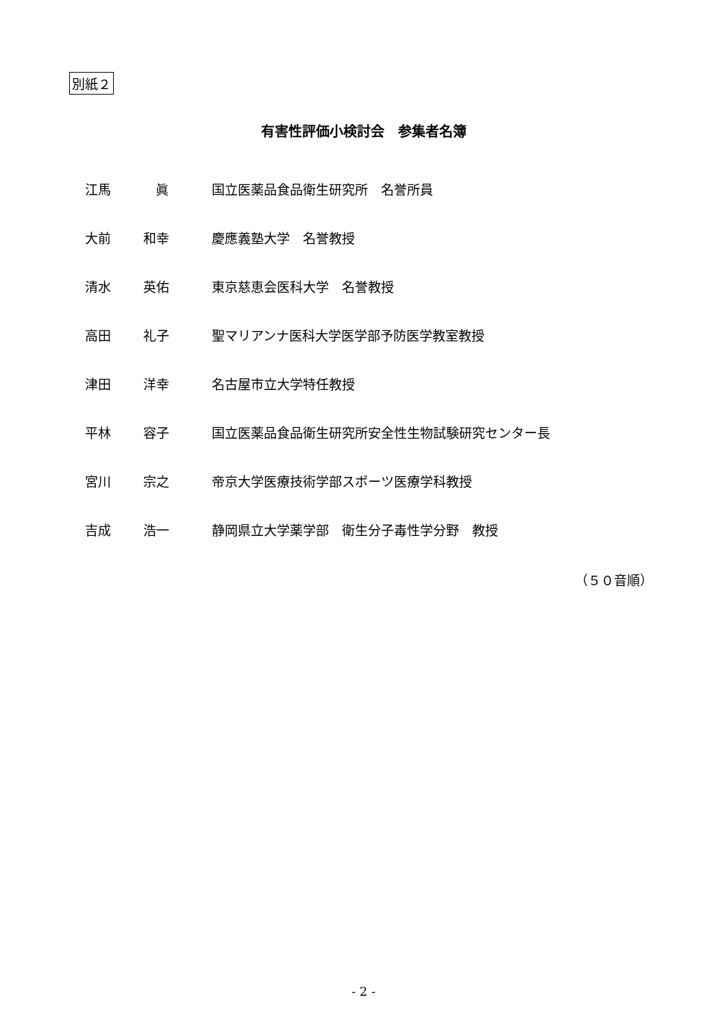別紙２
有害性評価小検討会　参集者名簿
江馬 眞 国立医薬品食品衛生研究所　名誉所員
大前 和幸 慶應義塾大学　名誉教授
清水 英佑 東京慈恵会医科大学　名誉教授
高田 礼子 聖マリアンナ医科大学医学部予防医学教室教授
津田 洋幸 名古屋市立大学特任教授
平林 容子 国立医薬品食品衛生研究所安全性生物試験研究センター長
宮川 宗之 帝京大学医療技術学部スポーツ医療学科教授
吉成 浩一 静岡県立大学薬学部　衛生分子毒性学分野　教授
（５０音順）
- 2 -